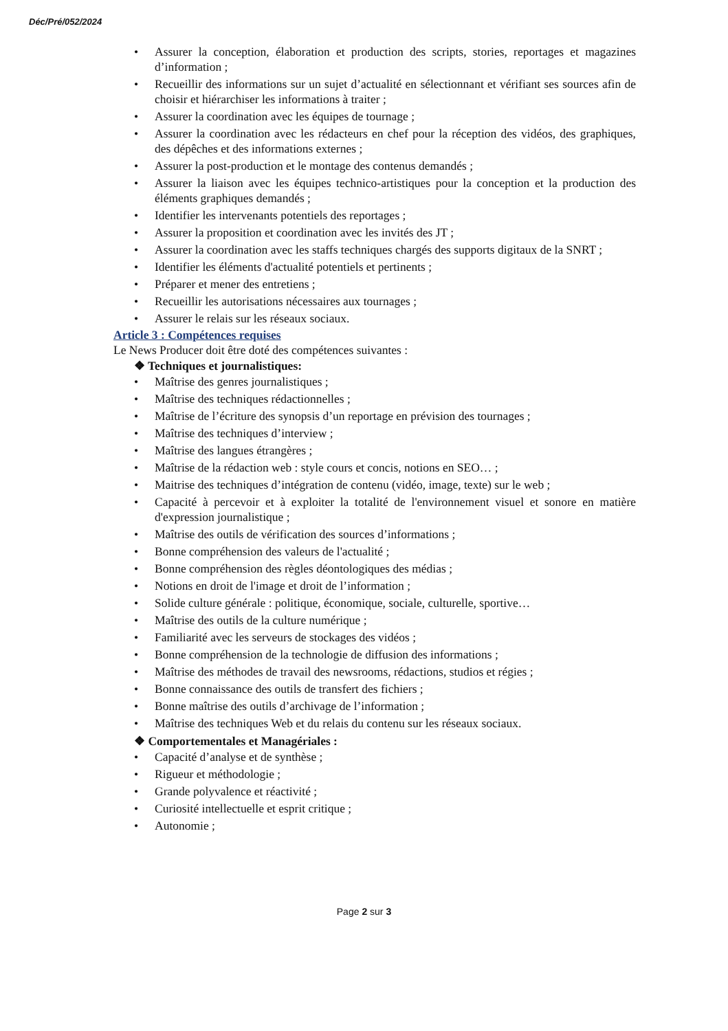Déc/Pré/052/2024
Assurer la conception, élaboration et production des scripts, stories, reportages et magazines d’information ;
Recueillir des informations sur un sujet d’actualité en sélectionnant et vérifiant ses sources afin de choisir et hiérarchiser les informations à traiter ;
Assurer la coordination avec les équipes de tournage ;
Assurer la coordination avec les rédacteurs en chef pour la réception des vidéos, des graphiques, des dépêches et des informations externes ;
Assurer la post-production et le montage des contenus demandés ;
Assurer la liaison avec les équipes technico-artistiques pour la conception et la production des éléments graphiques demandés ;
Identifier les intervenants potentiels des reportages ;
Assurer la proposition et coordination avec les invités des JT ;
Assurer la coordination avec les staffs techniques chargés des supports digitaux de la SNRT ;
Identifier les éléments d'actualité potentiels et pertinents ;
Préparer et mener des entretiens ;
Recueillir les autorisations nécessaires aux tournages ;
Assurer le relais sur les réseaux sociaux.
Article 3 : Compétences requises
Le News Producer doit être doté des compétences suivantes :
❖ Techniques et journalistiques:
Maîtrise des genres journalistiques ;
Maîtrise des techniques rédactionnelles ;
Maîtrise de l’écriture des synopsis d’un reportage en prévision des tournages ;
Maîtrise des techniques d’interview ;
Maîtrise des langues étrangères ;
Maîtrise de la rédaction web : style cours et concis, notions en SEO… ;
Maitrise des techniques d’intégration de contenu (vidéo, image, texte) sur le web ;
Capacité à percevoir et à exploiter la totalité de l'environnement visuel et sonore en matière d'expression journalistique ;
Maîtrise des outils de vérification des sources d’informations ;
Bonne compréhension des valeurs de l'actualité ;
Bonne compréhension des règles déontologiques des médias ;
Notions en droit de l'image et droit de l’information ;
Solide culture générale : politique, économique, sociale, culturelle, sportive…
Maîtrise des outils de la culture numérique ;
Familiarité avec les serveurs de stockages des vidéos ;
Bonne compréhension de la technologie de diffusion des informations ;
Maîtrise des méthodes de travail des newsrooms, rédactions, studios et régies ;
Bonne connaissance des outils de transfert des fichiers ;
Bonne maîtrise des outils d’archivage de l’information ;
Maîtrise des techniques Web et du relais du contenu sur les réseaux sociaux.
❖ Comportementales et Managériales :
Capacité d’analyse et de synthèse ;
Rigueur et méthodologie ;
Grande polyvalence et réactivité ;
Curiosité intellectuelle et esprit critique ;
Autonomie ;
Page 2 sur 3